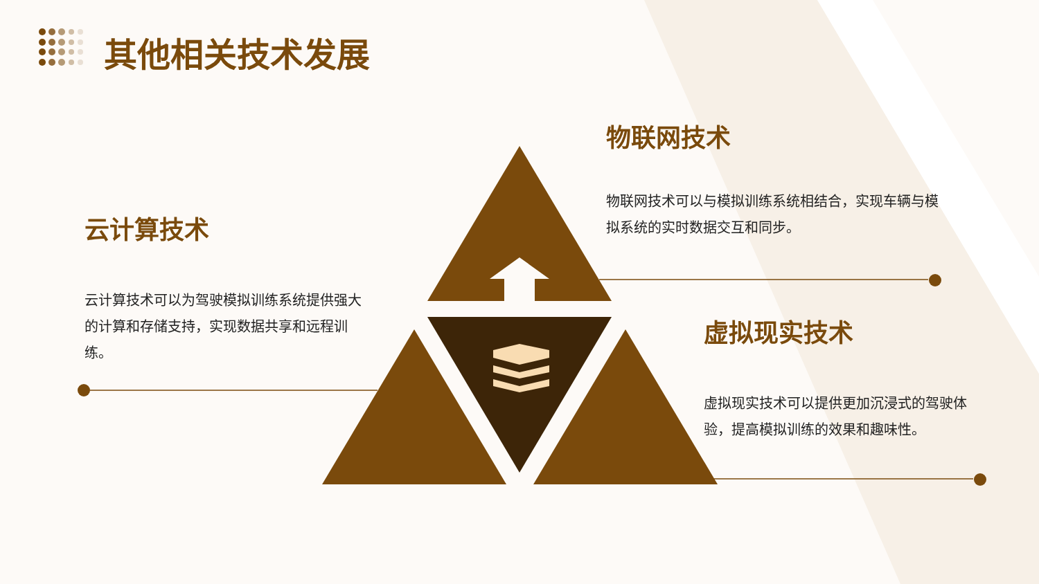其他相关技术发展
物联网技术
物联网技术可以与模拟训练系统相结合，实现车辆与模拟系统的实时数据交互和同步。
云计算技术
云计算技术可以为驾驶模拟训练系统提供强大的计算和存储支持，实现数据共享和远程训练。
虚拟现实技术
虚拟现实技术可以提供更加沉浸式的驾驶体验，提高模拟训练的效果和趣味性。